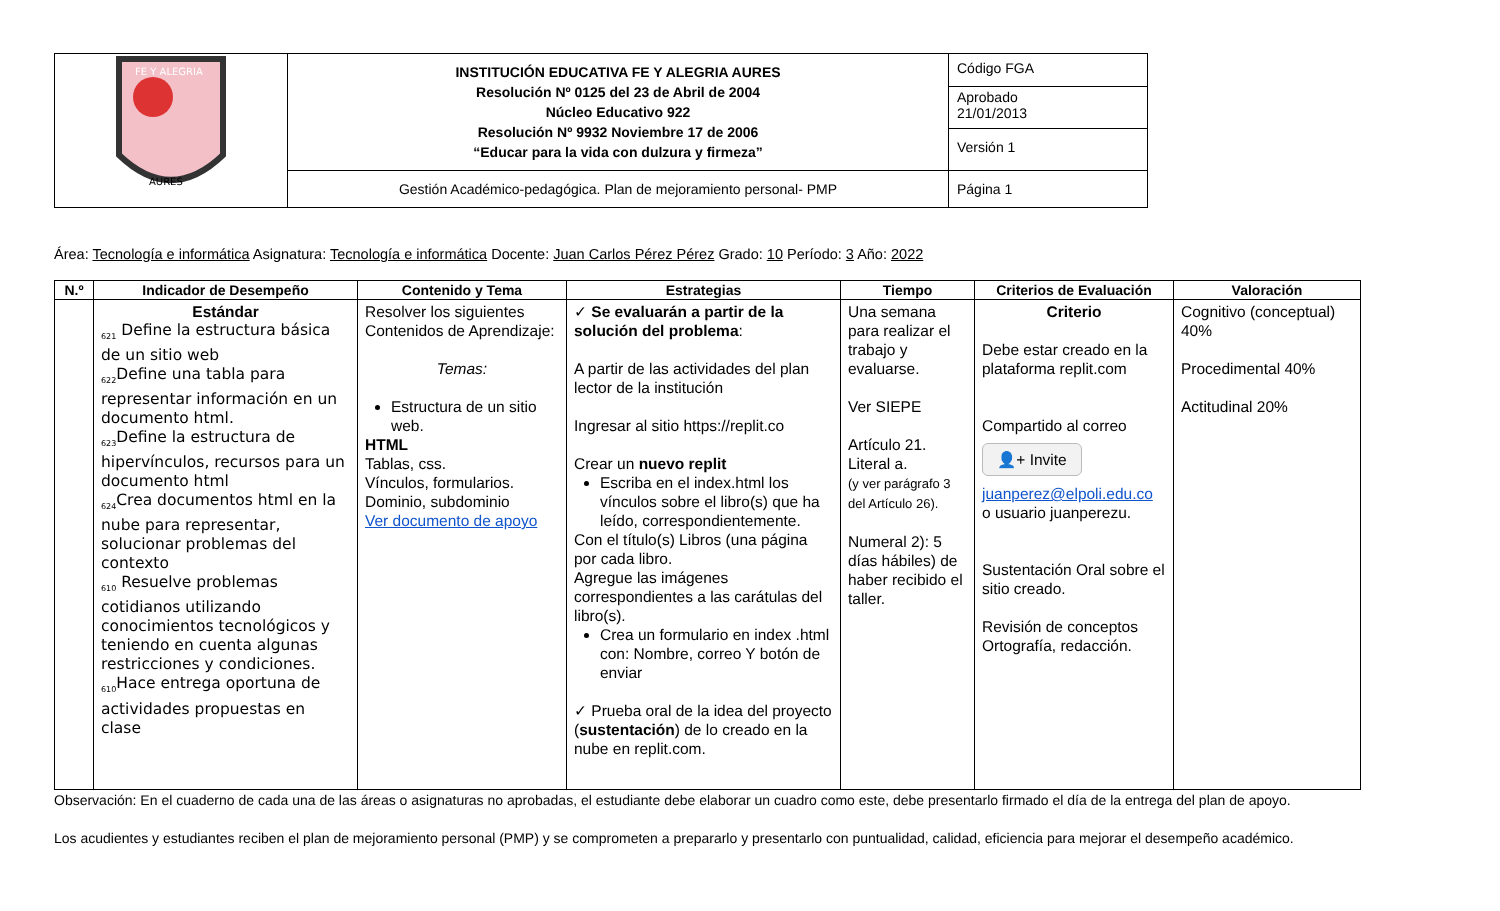| FE Y ALEGRIA AURES | INSTITUCIÓN EDUCATIVA FE Y ALEGRIA AURES Resolución Nº 0125 del 23 de Abril de 2004 Núcleo Educativo 922 Resolución Nº 9932 Noviembre 17 de 2006 “Educar para la vida con dulzura y firmeza” | Código FGA |
| | | Aprobado 21/01/2013 |
| | | Versión 1 |
| | Gestión Académico-pedagógica. Plan de mejoramiento personal- PMP | Página 1 |
Área: Tecnología e informática Asignatura: Tecnología e informática Docente: Juan Carlos Pérez Pérez Grado: 10 Período: 3 Año: 2022
| N.º | Indicador de Desempeño | Contenido y Tema | Estrategias | Tiempo | Criterios de Evaluación | Valoración |
| --- | --- | --- | --- | --- | --- | --- |
| | Estándar<sub>621</sub> Define la estructura básica de un sitio web <sub>622</sub>Define una tabla para representar información en un documento html. <sub>623</sub>Define la estructura de hipervínculos, recursos para un documento html <sub>624</sub>Crea documentos html en la nube para representar, solucionar problemas del contexto <sub>610</sub> Resuelve problemas cotidianos utilizando conocimientos tecnológicos y teniendo en cuenta algunas restricciones y condiciones. <sub>610</sub>Hace entrega oportuna de actividades propuestas en clase | Resolver los siguientes Contenidos de Aprendizaje: Temas: Estructura de un sitio web. HTML Tablas, css. Vínculos, formularios. Dominio, subdominio Ver documento de apoyo | ✓ Se evaluarán a partir de la solución del problema : A partir de las actividades del plan lector de la institución Ingresar al sitio https://replit.co Crear un nuevo replit Escriba en el index.html los vínculos sobre el libro(s) que ha leído, correspondientemente. Con el título(s) Libros (una página por cada libro. Agregue las imágenes correspondientes a las carátulas del libro(s). Crea un formulario en index .html con: Nombre, correo Y botón de enviar ✓ Prueba oral de la idea del proyecto ( sustentación ) de lo creado en la nube en replit.com. | Una semana para realizar el trabajo y evaluarse. Ver SIEPE Artículo 21. Literal a. (y ver parágrafo 3 del Artículo 26). Numeral 2): 5 días hábiles) de haber recibido el taller. | Criterio Debe estar creado en la plataforma replit.com Compartido al correo 👤+ Invite juanperez@elpoli.edu.co o usuario juanperezu. Sustentación Oral sobre el sitio creado. Revisión de conceptos Ortografía, redacción. | Cognitivo (conceptual) 40% Procedimental 40% Actitudinal 20% |
Observación: En el cuaderno de cada una de las áreas o asignaturas no aprobadas, el estudiante debe elaborar un cuadro como este, debe presentarlo firmado el día de la entrega del plan de apoyo.
Los acudientes y estudiantes reciben el plan de mejoramiento personal (PMP) y se comprometen a prepararlo y presentarlo con puntualidad, calidad, eficiencia para mejorar el desempeño académico.